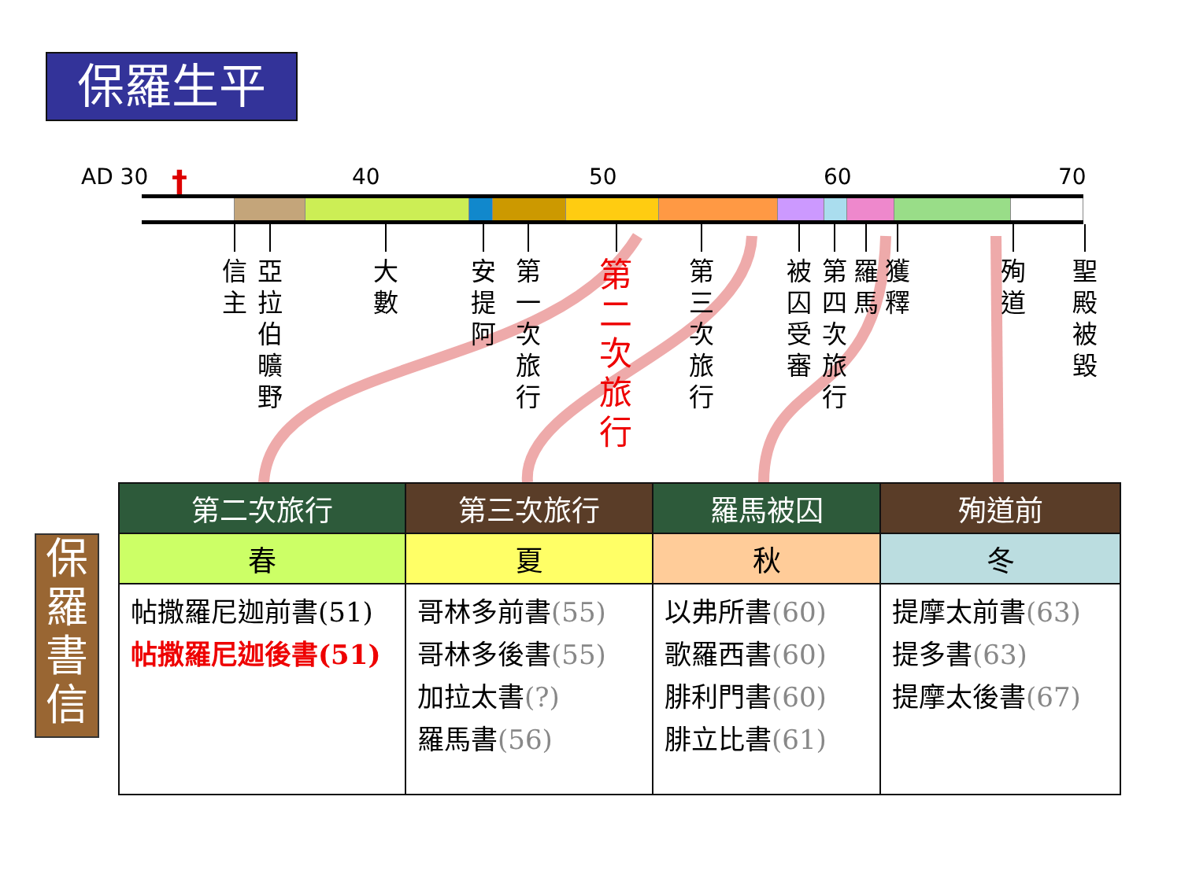保羅生平
AD 30 40 50 60 70 †
信
主
亞
拉
伯
曠
野
大
數
安
提
阿
第
一
次
旅
行
第
二
次
旅
行
第
三
次
旅
行
被
囚
受
審
第
四
次
旅
行
羅
馬
獲
釋
殉
道
聖
殿
被
毀
保
羅
書
信
| 第二次旅行 | 第三次旅行 | 羅馬被囚 | 殉道前 |
| --- | --- | --- | --- |
| 春 | 夏 | 秋 | 冬 |
| 帖撒羅尼迦前書(51) 帖撒羅尼迦後書(51) | 哥林多前書 (55) 哥林多後書 (55) 加拉太書 (?) 羅馬書 (56) | 以弗所書 (60) 歌羅西書 (60) 腓利門書 (60) 腓立比書 (61) | 提摩太前書 (63) 提多書 (63) 提摩太後書 (67) |